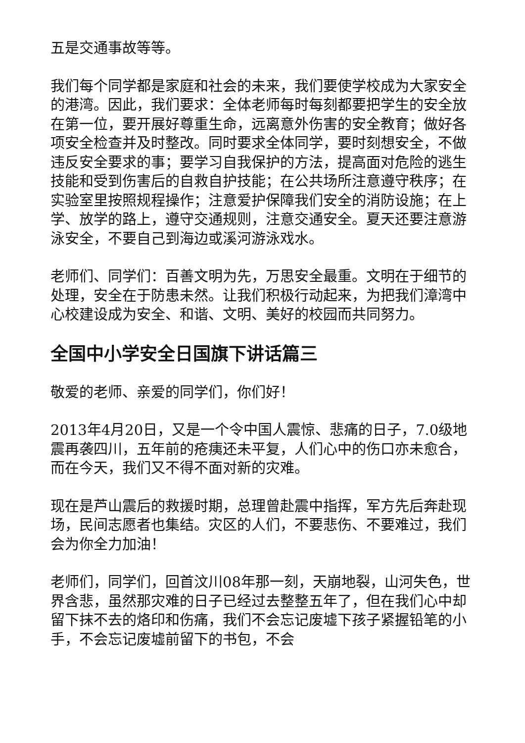五是交通事故等等。
我们每个同学都是家庭和社会的未来，我们要使学校成为大家安全的港湾。因此，我们要求：全体老师每时每刻都要把学生的安全放在第一位，要开展好尊重生命，远离意外伤害的安全教育；做好各项安全检查并及时整改。同时要求全体同学，要时刻想安全，不做违反安全要求的事；要学习自我保护的方法，提高面对危险的逃生技能和受到伤害后的自救自护技能；在公共场所注意遵守秩序；在实验室里按照规程操作；注意爱护保障我们安全的消防设施；在上学、放学的路上，遵守交通规则，注意交通安全。夏天还要注意游泳安全，不要自己到海边或溪河游泳戏水。
老师们、同学们：百善文明为先，万思安全最重。文明在于细节的处理，安全在于防患未然。让我们积极行动起来，为把我们漳湾中心校建设成为安全、和谐、文明、美好的校园而共同努力。
全国中小学安全日国旗下讲话篇三
敬爱的老师、亲爱的同学们，你们好！
2013年4月20日，又是一个令中国人震惊、悲痛的日子，7.0级地震再袭四川，五年前的疮痍还未平复，人们心中的伤口亦未愈合，而在今天，我们又不得不面对新的灾难。
现在是芦山震后的救援时期，总理曾赴震中指挥，军方先后奔赴现场，民间志愿者也集结。灾区的人们，不要悲伤、不要难过，我们会为你全力加油！
老师们，同学们，回首汶川08年那一刻，天崩地裂，山河失色，世界含悲，虽然那灾难的日子已经过去整整五年了，但在我们心中却留下抹不去的烙印和伤痛，我们不会忘记废墟下孩子紧握铅笔的小手，不会忘记废墟前留下的书包，不会